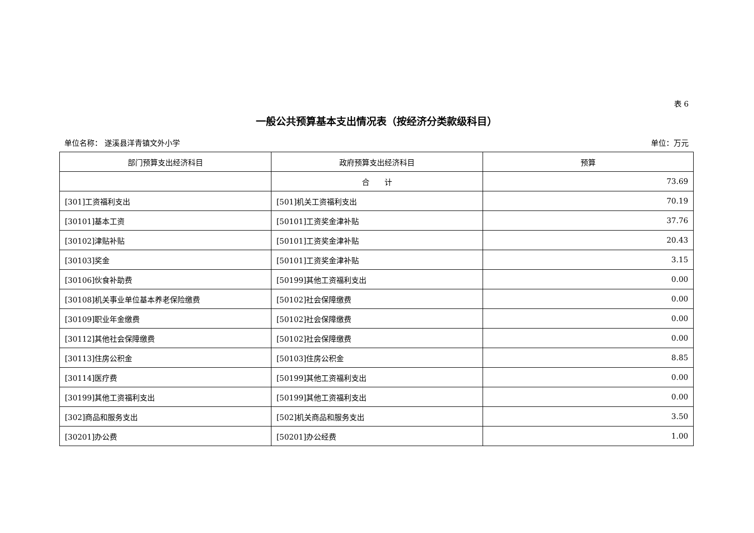表 6
一般公共预算基本支出情况表（按经济分类款级科目）
单位名称： 遂溪县洋青镇文外小学 单位：万元
| 部门预算支出经济科目 | 政府预算支出经济科目 | 预算 |
| --- | --- | --- |
| | 合 计 | 73.69 |
| [301]工资福利支出 | [501]机关工资福利支出 | 70.19 |
| [30101]基本工资 | [50101]工资奖金津补贴 | 37.76 |
| [30102]津贴补贴 | [50101]工资奖金津补贴 | 20.43 |
| [30103]奖金 | [50101]工资奖金津补贴 | 3.15 |
| [30106]伙食补助费 | [50199]其他工资福利支出 | 0.00 |
| [30108]机关事业单位基本养老保险缴费 | [50102]社会保障缴费 | 0.00 |
| [30109]职业年金缴费 | [50102]社会保障缴费 | 0.00 |
| [30112]其他社会保障缴费 | [50102]社会保障缴费 | 0.00 |
| [30113]住房公积金 | [50103]住房公积金 | 8.85 |
| [30114]医疗费 | [50199]其他工资福利支出 | 0.00 |
| [30199]其他工资福利支出 | [50199]其他工资福利支出 | 0.00 |
| [302]商品和服务支出 | [502]机关商品和服务支出 | 3.50 |
| [30201]办公费 | [50201]办公经费 | 1.00 |